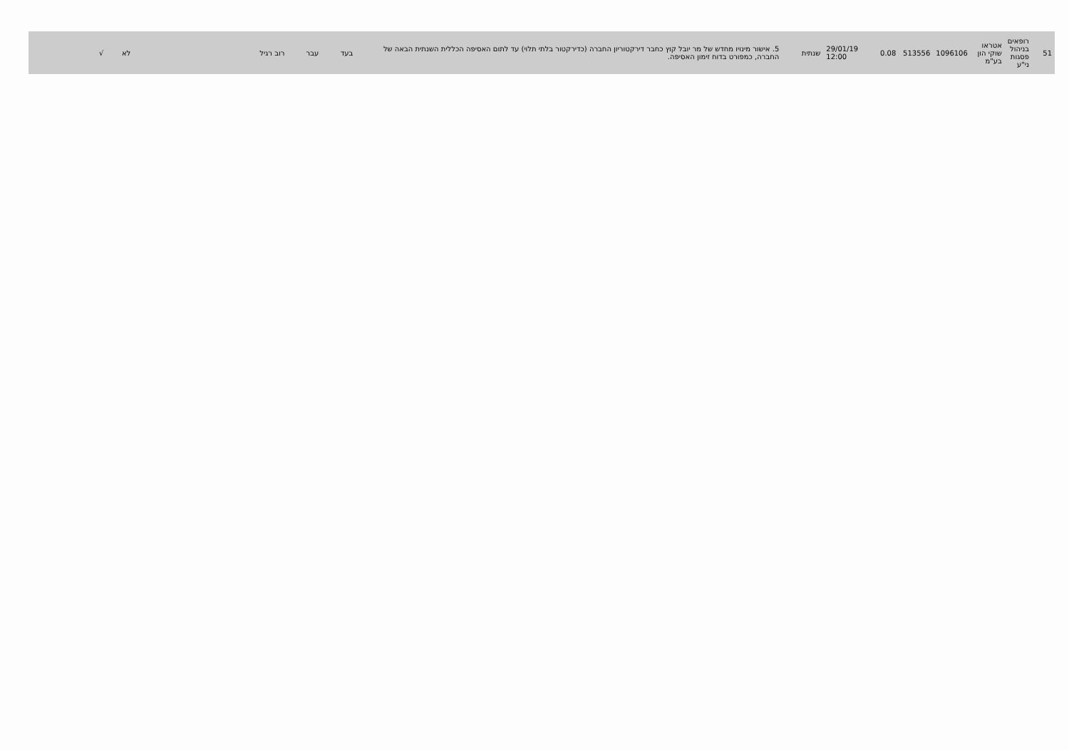| 51 | רופאים בניהול פסגות ני"ע | אטראו שוקי הון בע"מ | 1096106 | 513556 | 0.08 | 29/01/19 12:00 | שנתית | 5. אישור מינויו מחדש של מר יובל קוץ כחבר דירקטוריון החברה (כדירקטור בלתי תלוי) עד לתום האסיפה הכללית השנתית הבאה של החברה, כמפורט בדוח זימון האסיפה. | בעד | עבר | רוב רגיל | | לא | √ | |